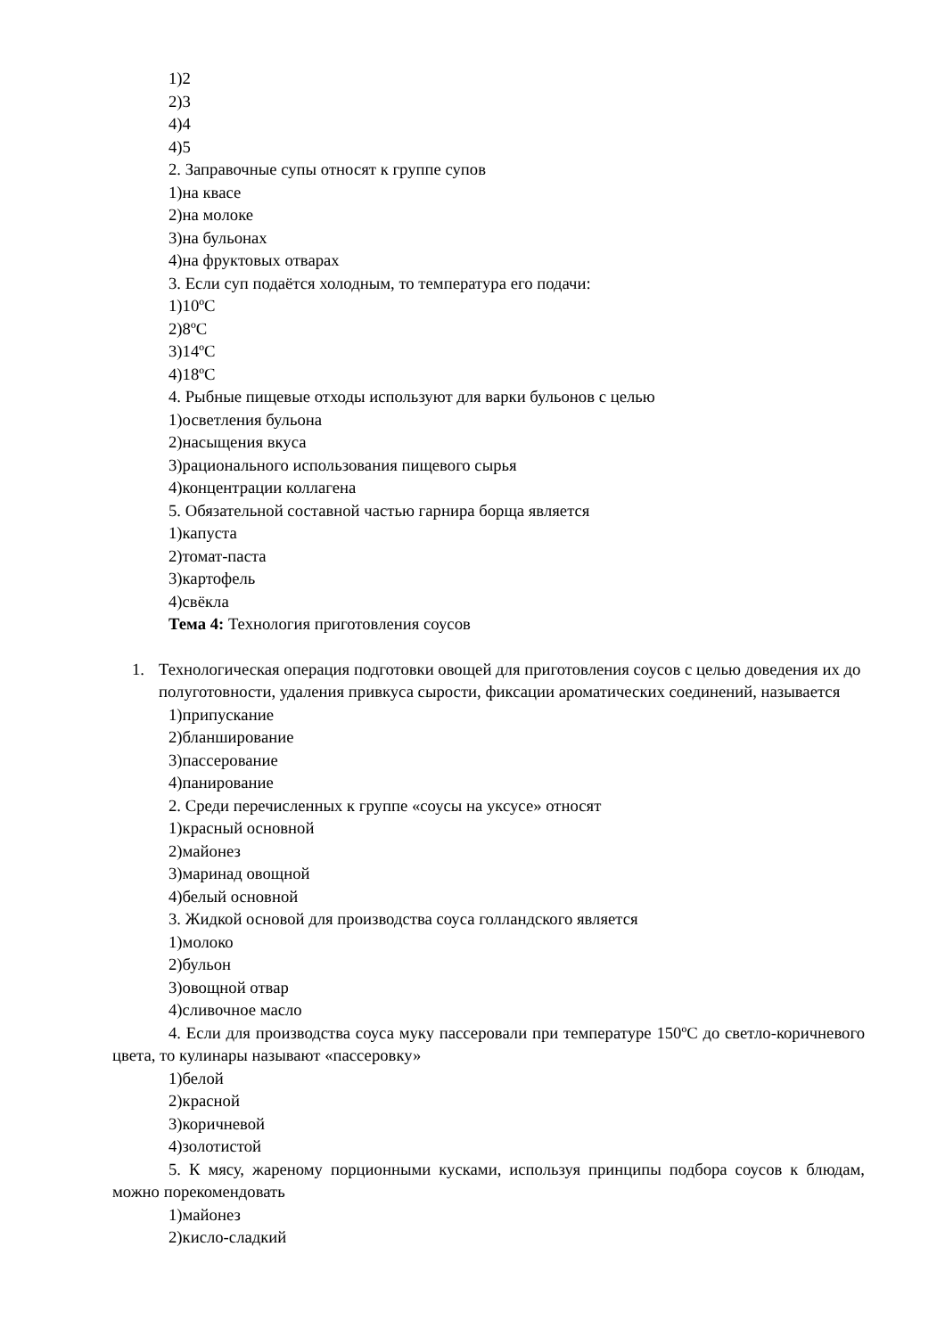1)2
2)3
4)4
4)5
2. Заправочные супы относят к группе супов
1)на квасе
2)на молоке
3)на бульонах
4)на фруктовых отварах
3. Если суп подаётся холодным, то температура его подачи:
1)10ºC
2)8ºC
3)14ºC
4)18ºC
4. Рыбные пищевые отходы используют для варки бульонов с целью
1)осветления бульона
2)насыщения вкуса
3)рационального использования пищевого сырья
4)концентрации коллагена
5. Обязательной составной частью гарнира борща является
1)капуста
2)томат-паста
3)картофель
4)свёкла
Тема 4: Технология приготовления соусов
1. Технологическая операция подготовки овощей для приготовления соусов с целью доведения их до полуготовности, удаления привкуса сырости, фиксации ароматических соединений, называется
1)припускание
2)бланширование
3)пассерование
4)панирование
2. Среди перечисленных к группе «соусы на уксусе» относят
1)красный основной
2)майонез
3)маринад овощной
4)белый основной
3. Жидкой основой для производства соуса голландского является
1)молоко
2)бульон
3)овощной отвар
4)сливочное масло
4. Если для производства соуса муку пассеровали при температуре 150ºC до светло-коричневого цвета, то кулинары называют «пассеровку»
1)белой
2)красной
3)коричневой
4)золотистой
5. К мясу, жареному порционными кусками, используя принципы подбора соусов к блюдам, можно порекомендовать
1)майонез
2)кисло-сладкий